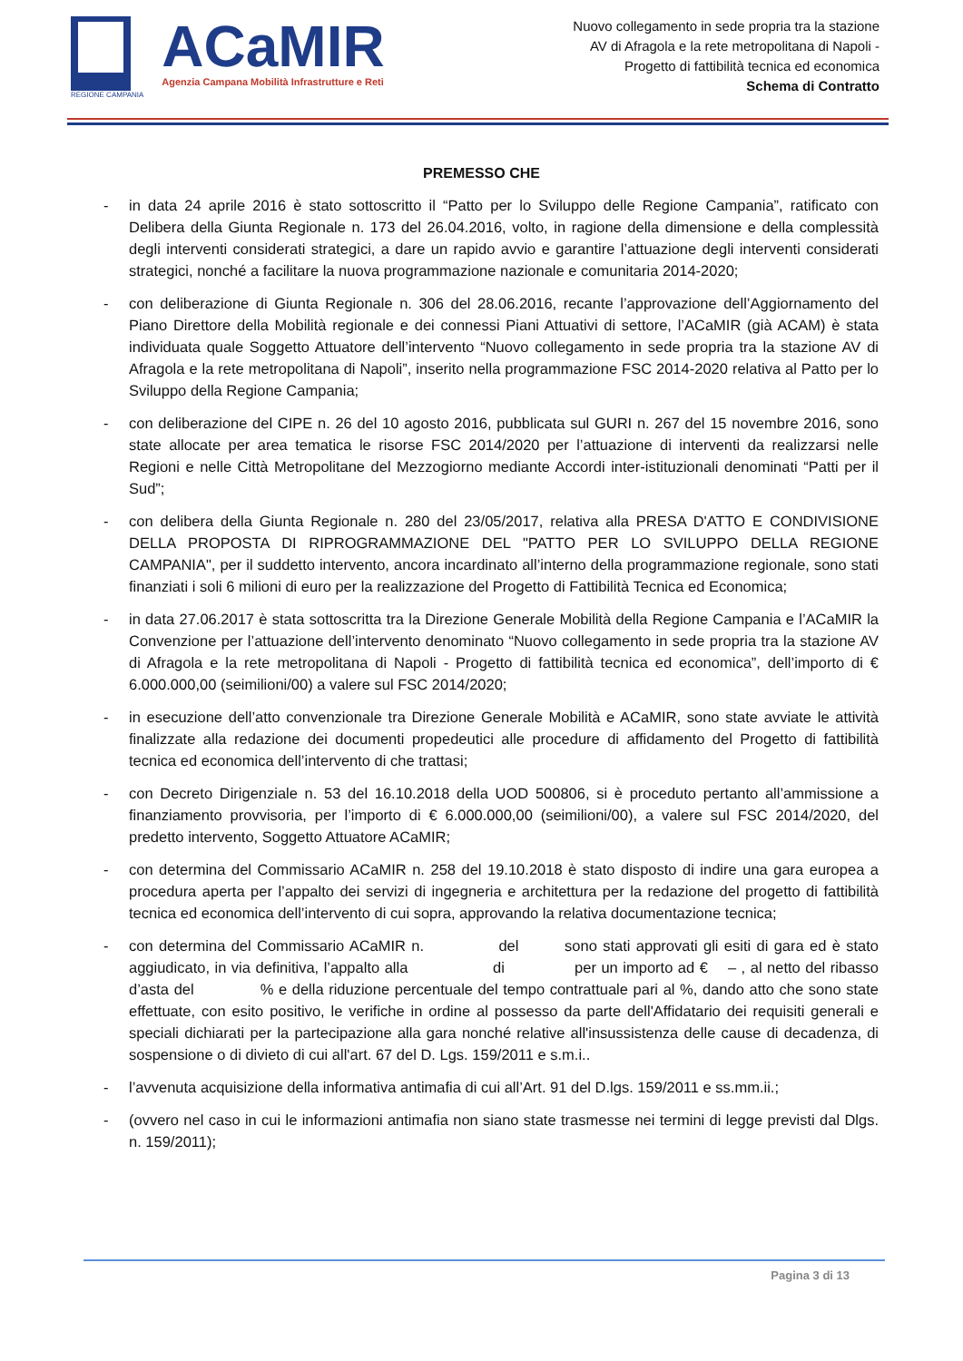REGIONE CAMPANIA
ACaMIR
Agenzia Campana Mobilità Infrastrutture e Reti
Nuovo collegamento in sede propria tra la stazione
AV di Afragola e la rete metropolitana di Napoli -
Progetto di fattibilità tecnica ed economica
Schema di Contratto
PREMESSO CHE
- in data 24 aprile 2016 è stato sottoscritto il “Patto per lo Sviluppo delle Regione Campania”, ratificato con Delibera della Giunta Regionale n. 173 del 26.04.2016, volto, in ragione della dimensione e della complessità degli interventi considerati strategici, a dare un rapido avvio e garantire l’attuazione degli interventi considerati strategici, nonché a facilitare la nuova programmazione nazionale e comunitaria 2014-2020;
- con deliberazione di Giunta Regionale n. 306 del 28.06.2016, recante l’approvazione dell’Aggiornamento del Piano Direttore della Mobilità regionale e dei connessi Piani Attuativi di settore, l’ACaMIR (già ACAM) è stata individuata quale Soggetto Attuatore dell’intervento “Nuovo collegamento in sede propria tra la stazione AV di Afragola e la rete metropolitana di Napoli”, inserito nella programmazione FSC 2014-2020 relativa al Patto per lo Sviluppo della Regione Campania;
- con deliberazione del CIPE n. 26 del 10 agosto 2016, pubblicata sul GURI n. 267 del 15 novembre 2016, sono state allocate per area tematica le risorse FSC 2014/2020 per l’attuazione di interventi da realizzarsi nelle Regioni e nelle Città Metropolitane del Mezzogiorno mediante Accordi inter-istituzionali denominati “Patti per il Sud”;
- con delibera della Giunta Regionale n. 280 del 23/05/2017, relativa alla PRESA D'ATTO E CONDIVISIONE DELLA PROPOSTA DI RIPROGRAMMAZIONE DEL "PATTO PER LO SVILUPPO DELLA REGIONE CAMPANIA", per il suddetto intervento, ancora incardinato all’interno della programmazione regionale, sono stati finanziati i soli 6 milioni di euro per la realizzazione del Progetto di Fattibilità Tecnica ed Economica;
- in data 27.06.2017 è stata sottoscritta tra la Direzione Generale Mobilità della Regione Campania e l’ACaMIR la Convenzione per l’attuazione dell’intervento denominato “Nuovo collegamento in sede propria tra la stazione AV di Afragola e la rete metropolitana di Napoli - Progetto di fattibilità tecnica ed economica”, dell’importo di € 6.000.000,00 (seimilioni/00) a valere sul FSC 2014/2020;
- in esecuzione dell’atto convenzionale tra Direzione Generale Mobilità e ACaMIR, sono state avviate le attività finalizzate alla redazione dei documenti propedeutici alle procedure di affidamento del Progetto di fattibilità tecnica ed economica dell’intervento di che trattasi;
- con Decreto Dirigenziale n. 53 del 16.10.2018 della UOD 500806, si è proceduto pertanto all’ammissione a finanziamento provvisoria, per l’importo di € 6.000.000,00 (seimilioni/00), a valere sul FSC 2014/2020, del predetto intervento, Soggetto Attuatore ACaMIR;
- con determina del Commissario ACaMIR n. 258 del 19.10.2018 è stato disposto di indire una gara europea a procedura aperta per l’appalto dei servizi di ingegneria e architettura per la redazione del progetto di fattibilità tecnica ed economica dell’intervento di cui sopra, approvando la relativa documentazione tecnica;
- con determina del Commissario ACaMIR n. del sono stati approvati gli esiti di gara ed è stato aggiudicato, in via definitiva, l’appalto alla di per un importo ad € – , al netto del ribasso d’asta del % e della riduzione percentuale del tempo contrattuale pari al %, dando atto che sono state effettuate, con esito positivo, le verifiche in ordine al possesso da parte dell'Affidatario dei requisiti generali e speciali dichiarati per la partecipazione alla gara nonché relative all'insussistenza delle cause di decadenza, di sospensione o di divieto di cui all'art. 67 del D. Lgs. 159/2011 e s.m.i..
- l’avvenuta acquisizione della informativa antimafia di cui all’Art. 91 del D.lgs. 159/2011 e ss.mm.ii.;
- (ovvero nel caso in cui le informazioni antimafia non siano state trasmesse nei termini di legge previsti dal Dlgs. n. 159/2011);
Pagina 3 di 13